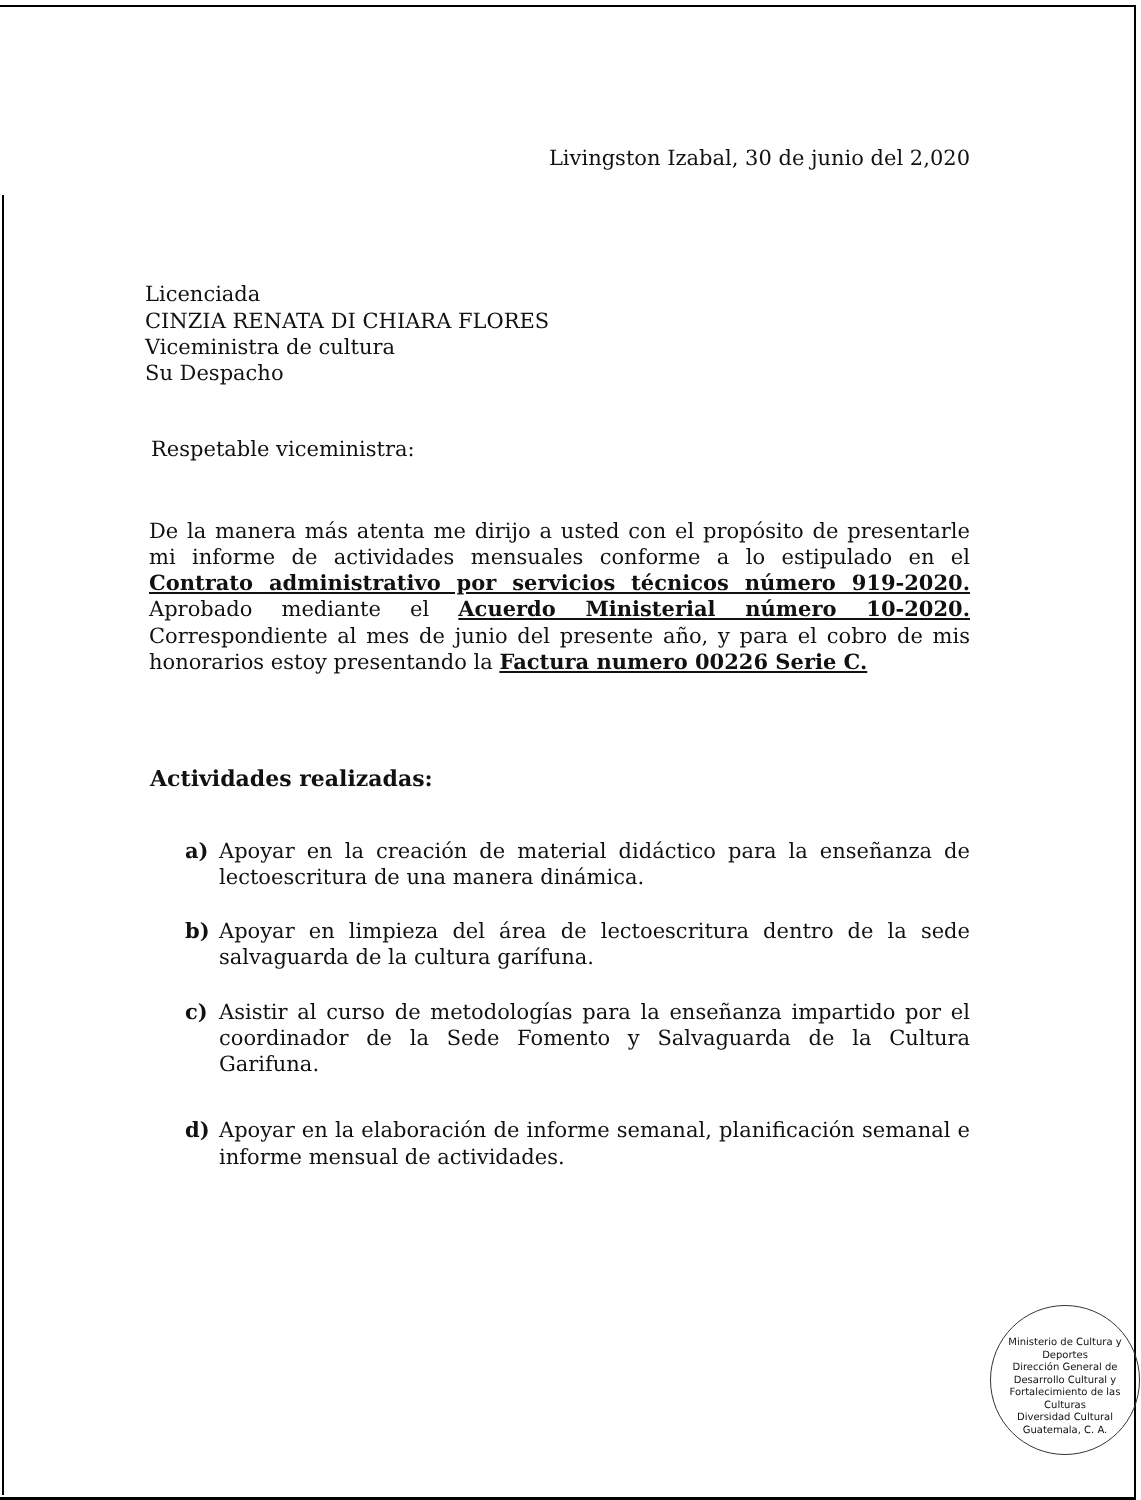Livingston Izabal, 30 de junio del 2,020
Licenciada
CINZIA RENATA DI CHIARA FLORES
Viceministra de cultura
Su Despacho
Respetable viceministra:
De la manera más atenta me dirijo a usted con el propósito de presentarle mi informe de actividades mensuales conforme a lo estipulado en el Contrato administrativo por servicios técnicos número 919-2020. Aprobado mediante el Acuerdo Ministerial número 10-2020. Correspondiente al mes de junio del presente año, y para el cobro de mis honorarios estoy presentando la Factura numero 00226 Serie C.
Actividades realizadas:
a) Apoyar en la creación de material didáctico para la enseñanza de lectoescritura de una manera dinámica.
b) Apoyar en limpieza del área de lectoescritura dentro de la sede salvaguarda de la cultura garífuna.
c) Asistir al curso de metodologías para la enseñanza impartido por el coordinador de la Sede Fomento y Salvaguarda de la Cultura Garifuna.
d) Apoyar en la elaboración de informe semanal, planificación semanal e informe mensual de actividades.
Ministerio de Cultura y Deportes
Dirección General de Desarrollo Cultural y Fortalecimiento de las Culturas
Diversidad Cultural
Guatemala, C. A.